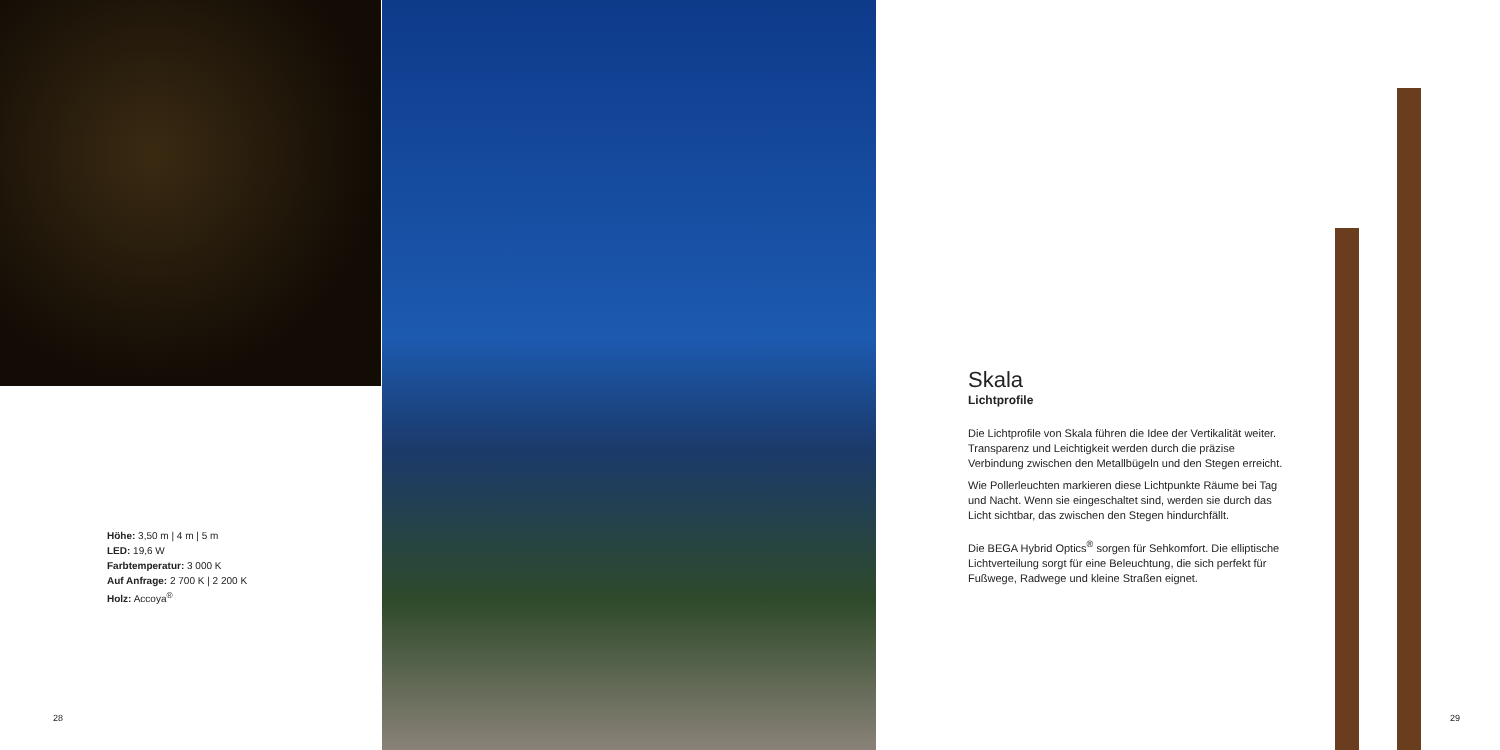Höhe: 3,50 m | 4 m | 5 m
LED: 19,6 W
Farbtemperatur: 3 000 K
Auf Anfrage: 2 700 K | 2 200 K
Holz: Accoya<sup>®</sup>
28
Skala
Lichtprofile
Die Lichtprofile von Skala führen die Idee der Vertikalität weiter. Transparenz und Leichtigkeit werden durch die präzise Verbindung zwischen den Metallbügeln und den Stegen erreicht.
Wie Pollerleuchten markieren diese Lichtpunkte Räume bei Tag und Nacht. Wenn sie eingeschaltet sind, werden sie durch das Licht sichtbar, das zwischen den Stegen hindurchfällt.
Die BEGA Hybrid Optics<sup>®</sup> sorgen für Sehkomfort. Die elliptische Lichtverteilung sorgt für eine Beleuchtung, die sich perfekt für Fußwege, Radwege und kleine Straßen eignet.
29